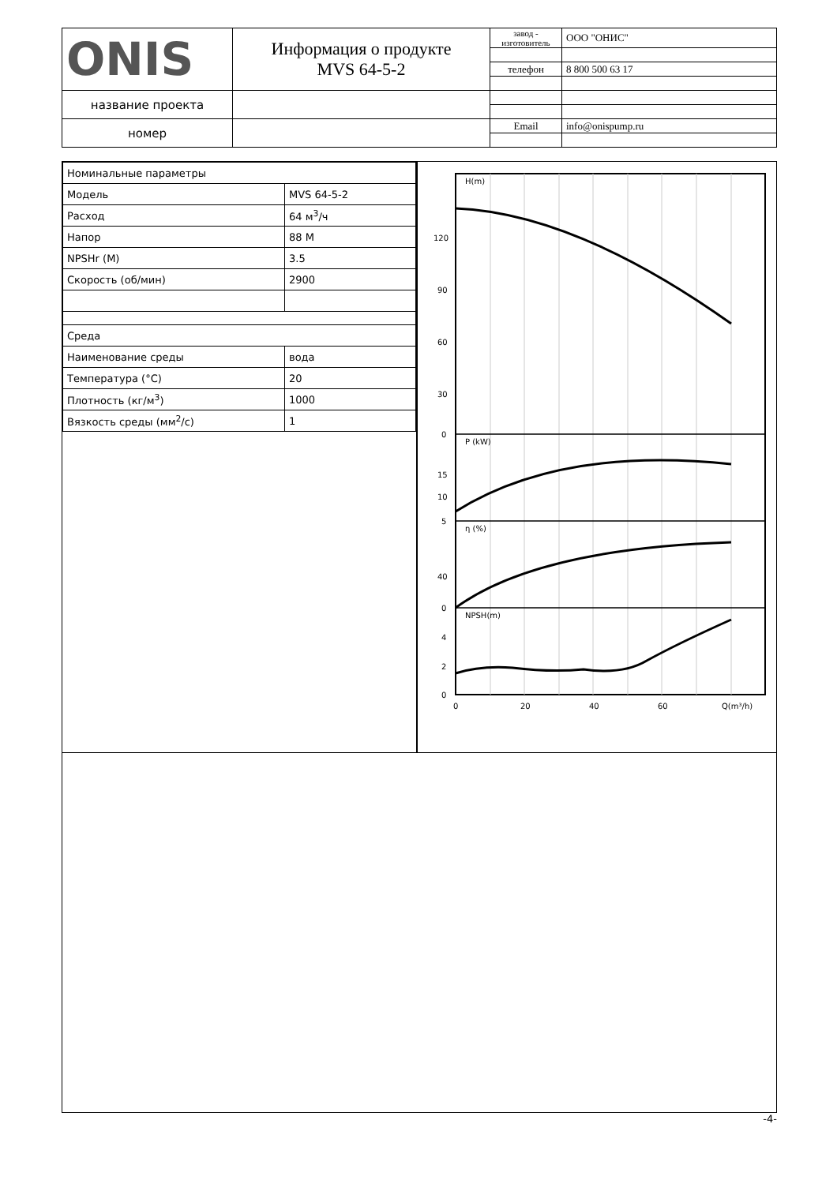| ONIS | Информация о продукте MVS 64-5-2 | завод - изготовитель | ООО "ОНИС" |
| | | телефон | 8 800 500 63 17 |
| название проекта | | | |
| номер | | Email | info@onispump.ru |
| Номинальные параметры | |
| Модель | MVS 64-5-2 |
| Расход | 64 м<sup>3</sup>/ч |
| Напор | 88 М |
| NPSHr (М) | 3.5 |
| Скорость (об/мин) | 2900 |
| Среда | |
| Наименование среды | вода |
| Температура (°C) | 20 |
| Плотность (кг/м<sup>3</sup>) | 1000 |
| Вязкость среды (мм<sup>2</sup>/с) | 1 |
H(m)
P (kW)
η (%)
NPSH(m)
120
90
60
30
0
15
10
5
40
0
4
2
0
0
20
40
60
Q(m³/h)
-4-